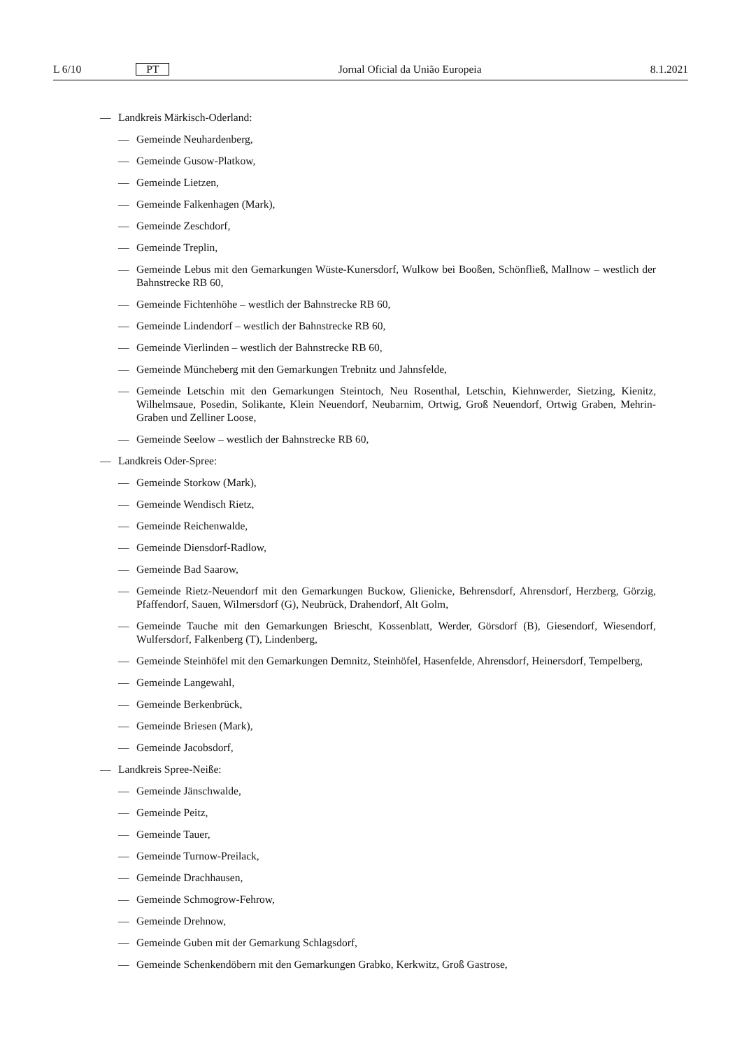L 6/10 PT Jornal Oficial da União Europeia 8.1.2021
— Landkreis Märkisch-Oderland:
— Gemeinde Neuhardenberg,
— Gemeinde Gusow-Platkow,
— Gemeinde Lietzen,
— Gemeinde Falkenhagen (Mark),
— Gemeinde Zeschdorf,
— Gemeinde Treplin,
— Gemeinde Lebus mit den Gemarkungen Wüste-Kunersdorf, Wulkow bei Booßen, Schönfließ, Mallnow – westlich der Bahnstrecke RB 60,
— Gemeinde Fichtenhöhe – westlich der Bahnstrecke RB 60,
— Gemeinde Lindendorf – westlich der Bahnstrecke RB 60,
— Gemeinde Vierlinden – westlich der Bahnstrecke RB 60,
— Gemeinde Müncheberg mit den Gemarkungen Trebnitz und Jahnsfelde,
— Gemeinde Letschin mit den Gemarkungen Steintoch, Neu Rosenthal, Letschin, Kiehnwerder, Sietzing, Kienitz, Wilhelmsaue, Posedin, Solikante, Klein Neuendorf, Neubarnim, Ortwig, Groß Neuendorf, Ortwig Graben, Mehrin-Graben und Zelliner Loose,
— Gemeinde Seelow – westlich der Bahnstrecke RB 60,
— Landkreis Oder-Spree:
— Gemeinde Storkow (Mark),
— Gemeinde Wendisch Rietz,
— Gemeinde Reichenwalde,
— Gemeinde Diensdorf-Radlow,
— Gemeinde Bad Saarow,
— Gemeinde Rietz-Neuendorf mit den Gemarkungen Buckow, Glienicke, Behrensdorf, Ahrensdorf, Herzberg, Görzig, Pfaffendorf, Sauen, Wilmersdorf (G), Neubrück, Drahendorf, Alt Golm,
— Gemeinde Tauche mit den Gemarkungen Briescht, Kossenblatt, Werder, Görsdorf (B), Giesendorf, Wiesendorf, Wulfersdorf, Falkenberg (T), Lindenberg,
— Gemeinde Steinhöfel mit den Gemarkungen Demnitz, Steinhöfel, Hasenfelde, Ahrensdorf, Heinersdorf, Tempelberg,
— Gemeinde Langewahl,
— Gemeinde Berkenbrück,
— Gemeinde Briesen (Mark),
— Gemeinde Jacobsdorf,
— Landkreis Spree-Neiße:
— Gemeinde Jänschwalde,
— Gemeinde Peitz,
— Gemeinde Tauer,
— Gemeinde Turnow-Preilack,
— Gemeinde Drachhausen,
— Gemeinde Schmogrow-Fehrow,
— Gemeinde Drehnow,
— Gemeinde Guben mit der Gemarkung Schlagsdorf,
— Gemeinde Schenkendöbern mit den Gemarkungen Grabko, Kerkwitz, Groß Gastrose,